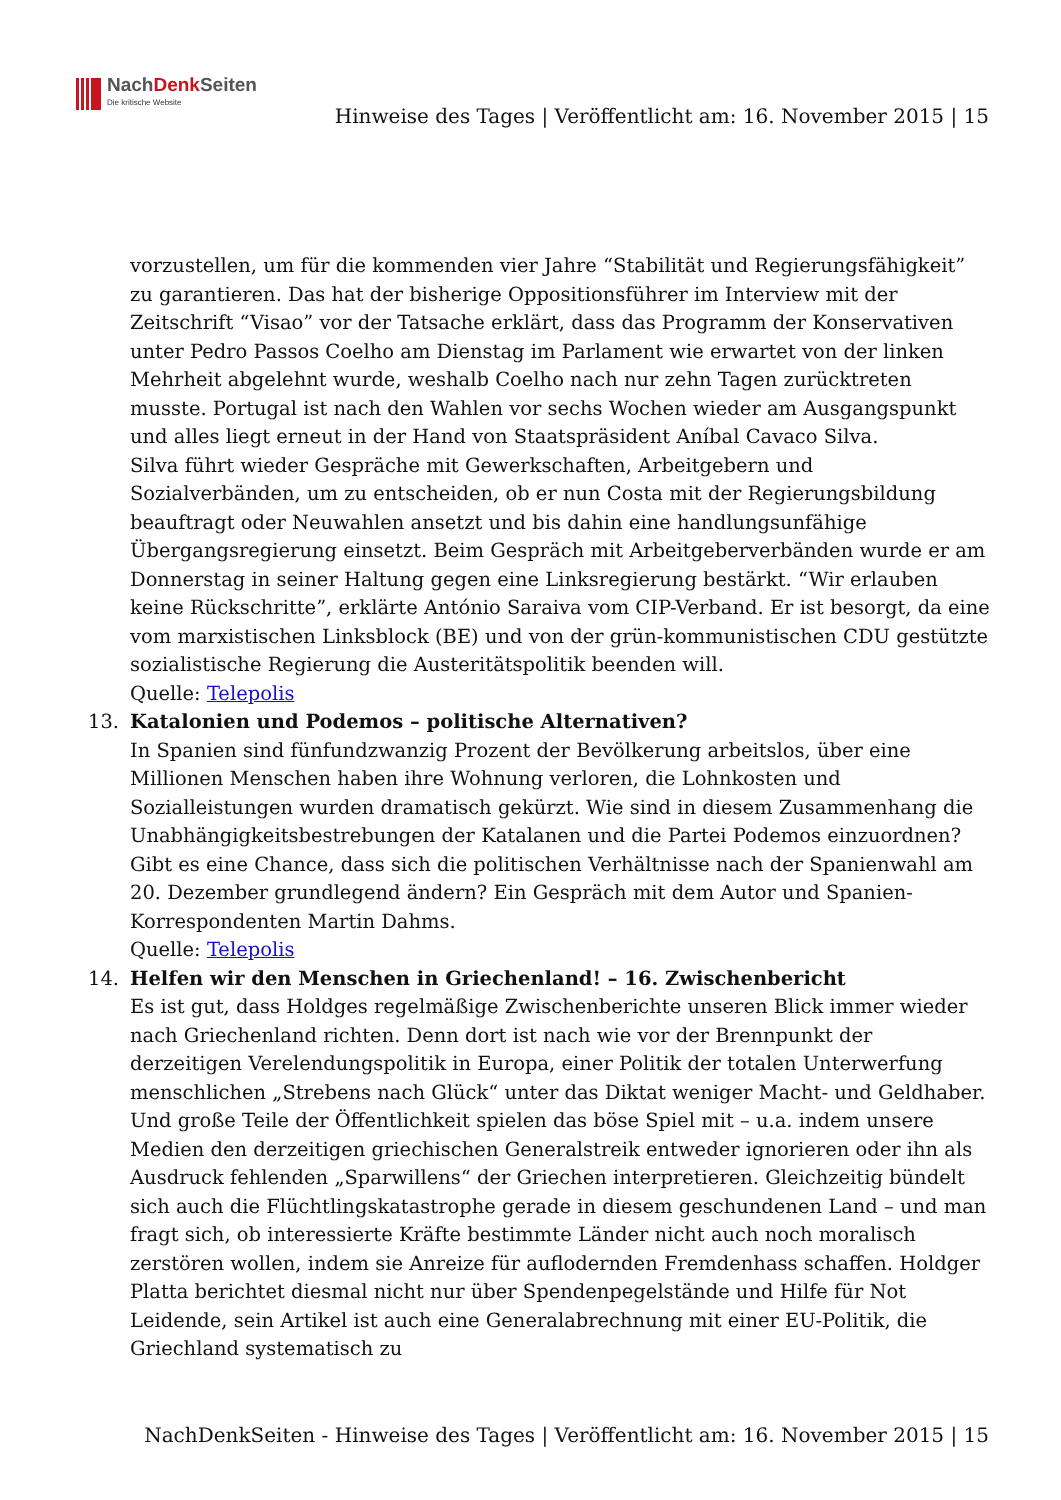NachDenk Seiten
Die kritische Website
Hinweise des Tages | Veröffentlicht am: 16. November 2015 | 15
vorzustellen, um für die kommenden vier Jahre “Stabilität und Regierungsfähigkeit” zu garantieren. Das hat der bisherige Oppositionsführer im Interview mit der Zeitschrift “Visao” vor der Tatsache erklärt, dass das Programm der Konservativen unter Pedro Passos Coelho am Dienstag im Parlament wie erwartet von der linken Mehrheit abgelehnt wurde, weshalb Coelho nach nur zehn Tagen zurücktreten musste. Portugal ist nach den Wahlen vor sechs Wochen wieder am Ausgangspunkt und alles liegt erneut in der Hand von Staatspräsident Aníbal Cavaco Silva.
Silva führt wieder Gespräche mit Gewerkschaften, Arbeitgebern und Sozialverbänden, um zu entscheiden, ob er nun Costa mit der Regierungsbildung beauftragt oder Neuwahlen ansetzt und bis dahin eine handlungsunfähige Übergangsregierung einsetzt. Beim Gespräch mit Arbeitgeberverbänden wurde er am Donnerstag in seiner Haltung gegen eine Linksregierung bestärkt. “Wir erlauben keine Rückschritte”, erklärte António Saraiva vom CIP-Verband. Er ist besorgt, da eine vom marxistischen Linksblock (BE) und von der grün-kommunistischen CDU gestützte sozialistische Regierung die Austeritätspolitik beenden will.
Quelle: Telepolis
13. Katalonien und Podemos – politische Alternativen?
In Spanien sind fünfundzwanzig Prozent der Bevölkerung arbeitslos, über eine Millionen Menschen haben ihre Wohnung verloren, die Lohnkosten und Sozialleistungen wurden dramatisch gekürzt. Wie sind in diesem Zusammenhang die Unabhängigkeitsbestrebungen der Katalanen und die Partei Podemos einzuordnen? Gibt es eine Chance, dass sich die politischen Verhältnisse nach der Spanienwahl am 20. Dezember grundlegend ändern? Ein Gespräch mit dem Autor und Spanien-Korrespondenten Martin Dahms.
Quelle: Telepolis
14. Helfen wir den Menschen in Griechenland! – 16. Zwischenbericht
Es ist gut, dass Holdges regelmäßige Zwischenberichte unseren Blick immer wieder nach Griechenland richten. Denn dort ist nach wie vor der Brennpunkt der derzeitigen Verelendungspolitik in Europa, einer Politik der totalen Unterwerfung menschlichen „Strebens nach Glück“ unter das Diktat weniger Macht- und Geldhaber. Und große Teile der Öffentlichkeit spielen das böse Spiel mit – u.a. indem unsere Medien den derzeitigen griechischen Generalstreik entweder ignorieren oder ihn als Ausdruck fehlenden „Sparwillens“ der Griechen interpretieren. Gleichzeitig bündelt sich auch die Flüchtlingskatastrophe gerade in diesem geschundenen Land – und man fragt sich, ob interessierte Kräfte bestimmte Länder nicht auch noch moralisch zerstören wollen, indem sie Anreize für auflodernden Fremdenhass schaffen. Holdger Platta berichtet diesmal nicht nur über Spendenpegelstände und Hilfe für Not Leidende, sein Artikel ist auch eine Generalabrechnung mit einer EU-Politik, die Griechland systematisch zu
NachDenkSeiten - Hinweise des Tages | Veröffentlicht am: 16. November 2015 | 15